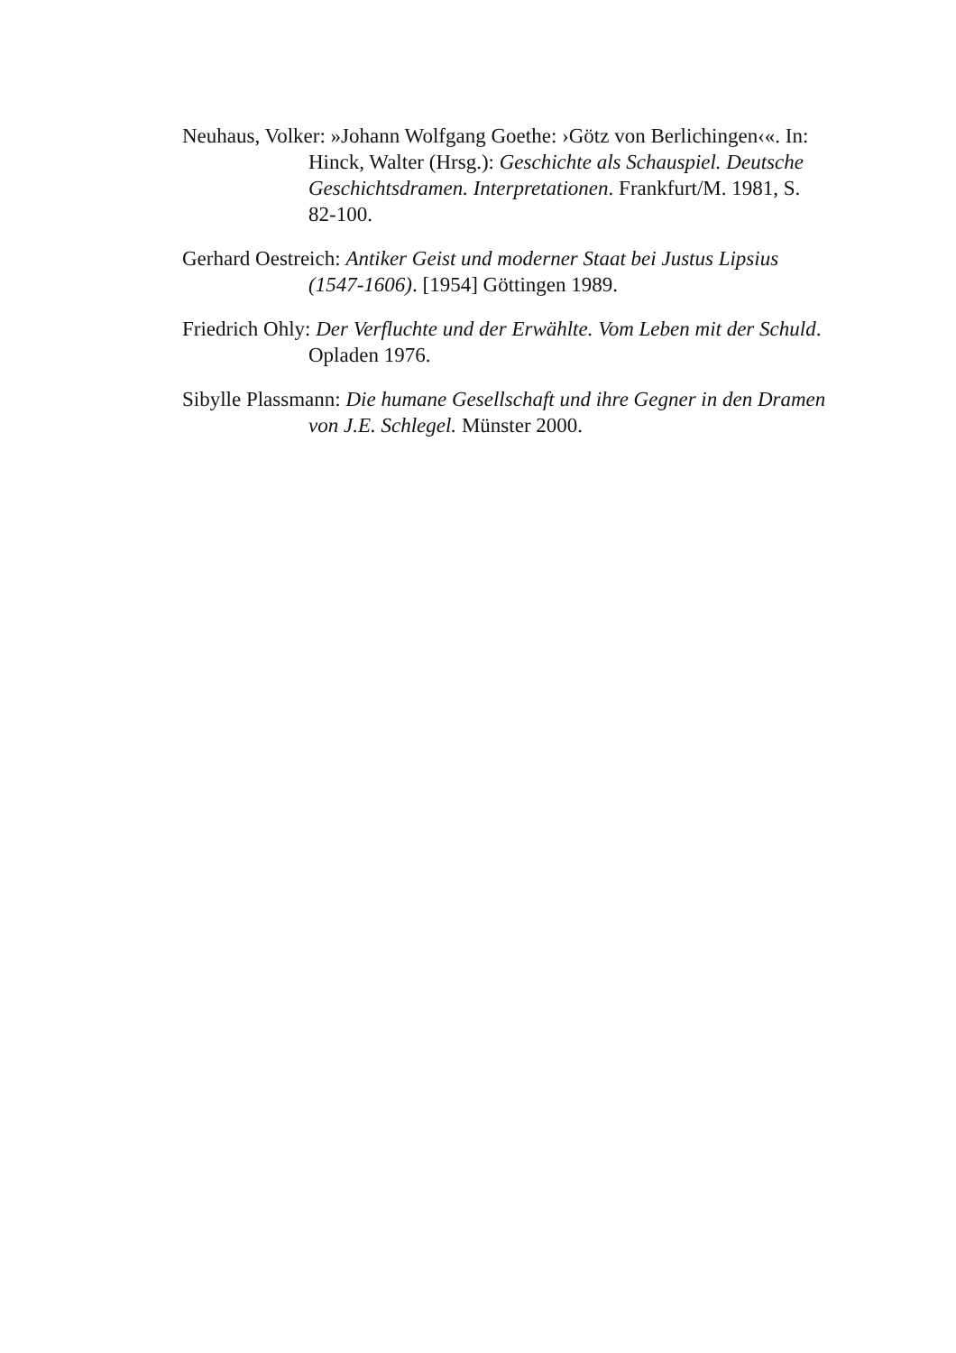Neuhaus, Volker: »Johann Wolfgang Goethe: ›Götz von Berlichingen‹«. In: Hinck, Walter (Hrsg.): Geschichte als Schauspiel. Deutsche Geschichtsdramen. Interpretationen. Frankfurt/M. 1981, S. 82-100.
Gerhard Oestreich: Antiker Geist und moderner Staat bei Justus Lipsius (1547-1606). [1954] Göttingen 1989.
Friedrich Ohly: Der Verfluchte und der Erwählte. Vom Leben mit der Schuld. Opladen 1976.
Sibylle Plassmann: Die humane Gesellschaft und ihre Gegner in den Dramen von J.E. Schlegel. Münster 2000.